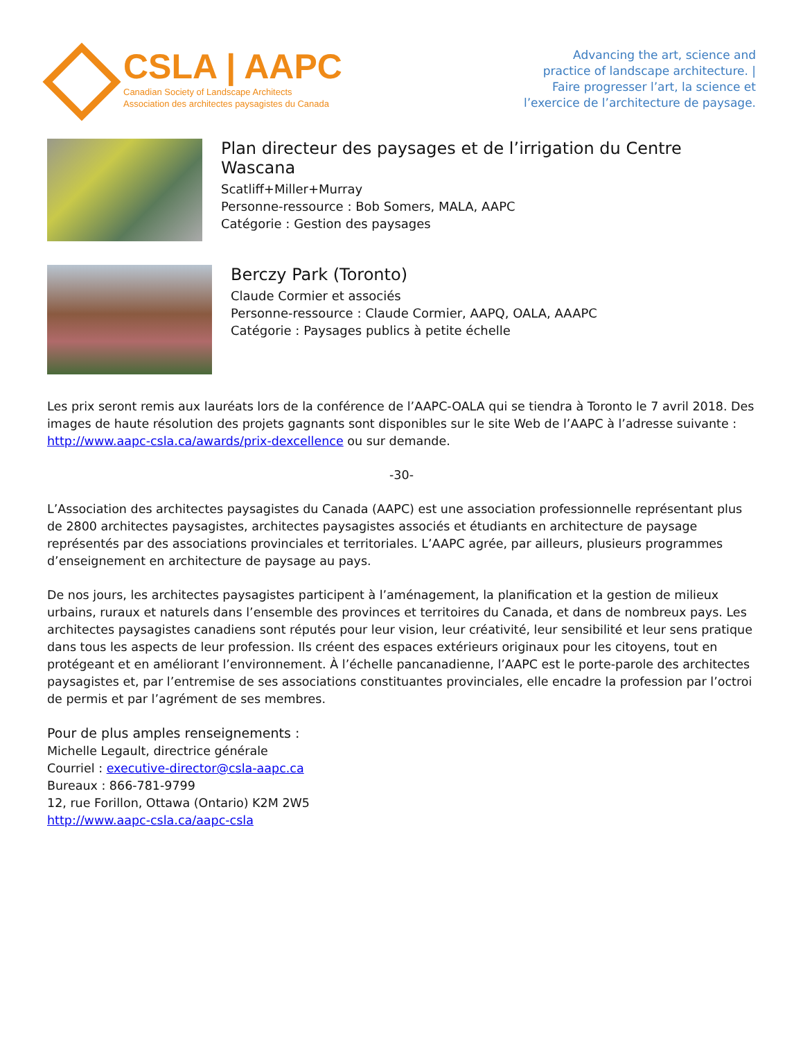CSLA | AAPC
Canadian Society of Landscape Architects
Association des architectes paysagistes du Canada
Advancing the art, science and
practice of landscape architecture. |
Faire progresser l’art, la science et
l’exercice de l’architecture de paysage.
Plan directeur des paysages et de l’irrigation du Centre Wascana
Scatliff+Miller+Murray
Personne-ressource : Bob Somers, MALA, AAPC
Catégorie : Gestion des paysages
Berczy Park (Toronto)
Claude Cormier et associés
Personne-ressource : Claude Cormier, AAPQ, OALA, AAAPC
Catégorie : Paysages publics à petite échelle
Les prix seront remis aux lauréats lors de la conférence de l’AAPC-OALA qui se tiendra à Toronto le 7 avril 2018. Des images de haute résolution des projets gagnants sont disponibles sur le site Web de l’AAPC à l’adresse suivante : http://www.aapc-csla.ca/awards/prix-dexcellence ou sur demande.
-30-
L’Association des architectes paysagistes du Canada (AAPC) est une association professionnelle représentant plus de 2800 architectes paysagistes, architectes paysagistes associés et étudiants en architecture de paysage représentés par des associations provinciales et territoriales. L’AAPC agrée, par ailleurs, plusieurs programmes d’enseignement en architecture de paysage au pays.
De nos jours, les architectes paysagistes participent à l’aménagement, la planification et la gestion de milieux urbains, ruraux et naturels dans l’ensemble des provinces et territoires du Canada, et dans de nombreux pays. Les architectes paysagistes canadiens sont réputés pour leur vision, leur créativité, leur sensibilité et leur sens pratique dans tous les aspects de leur profession. Ils créent des espaces extérieurs originaux pour les citoyens, tout en protégeant et en améliorant l’environnement. À l’échelle pancanadienne, l’AAPC est le porte-parole des architectes paysagistes et, par l’entremise de ses associations constituantes provinciales, elle encadre la profession par l’octroi de permis et par l’agrément de ses membres.
Pour de plus amples renseignements :
Michelle Legault, directrice générale
Courriel : executive-director@csla-aapc.ca
Bureaux : 866-781-9799
12, rue Forillon, Ottawa (Ontario) K2M 2W5
http://www.aapc-csla.ca/aapc-csla